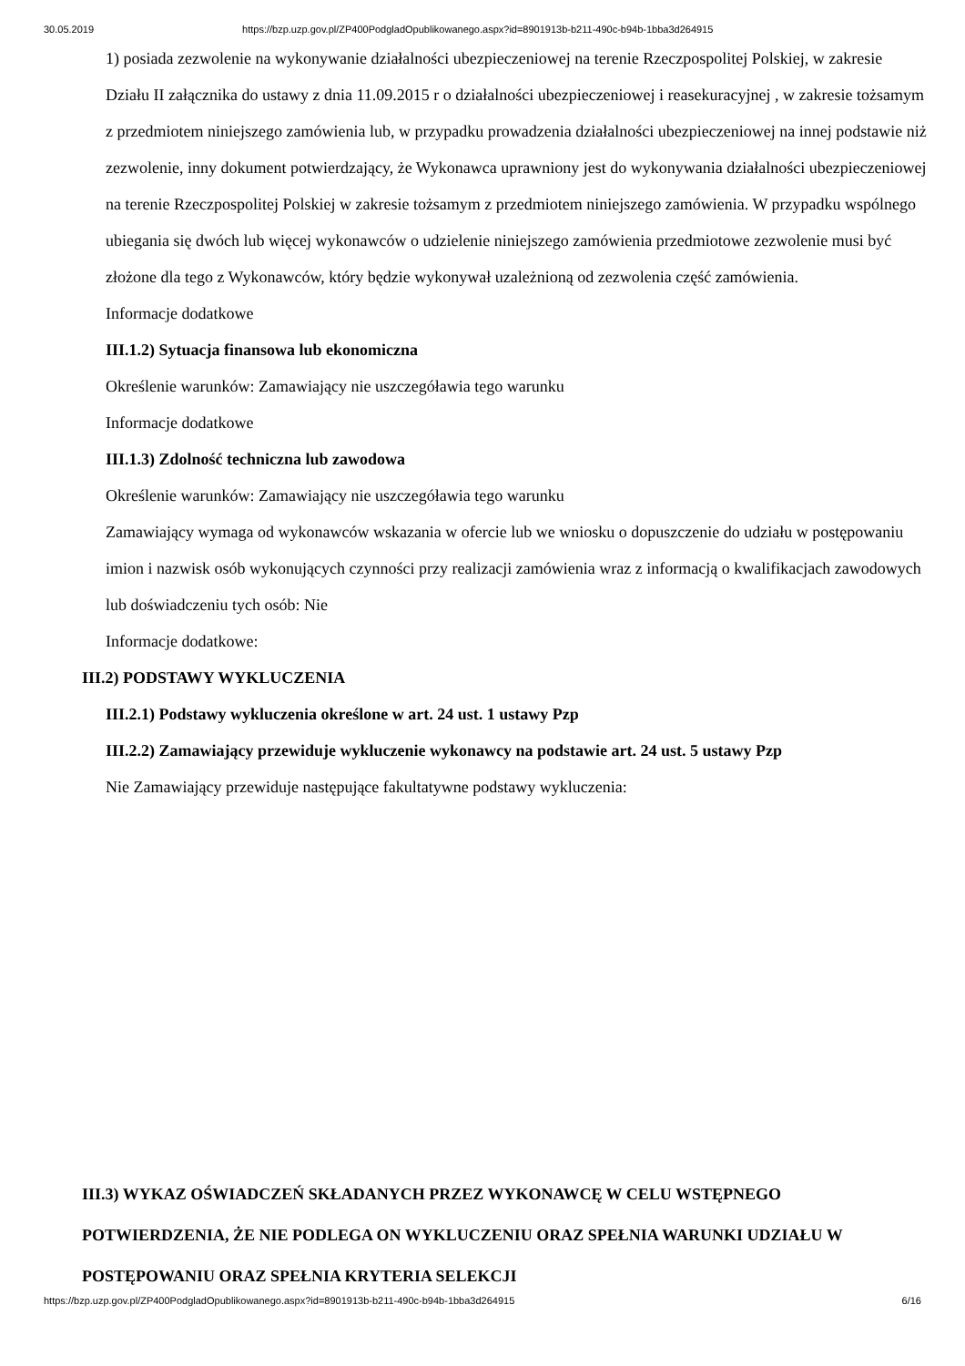30.05.2019 https://bzp.uzp.gov.pl/ZP400PodgladOpublikowanego.aspx?id=8901913b-b211-490c-b94b-1bba3d264915
1) posiada zezwolenie na wykonywanie działalności ubezpieczeniowej na terenie Rzeczpospolitej Polskiej, w zakresie Działu II załącznika do ustawy z dnia 11.09.2015 r o działalności ubezpieczeniowej i reasekuracyjnej , w zakresie tożsamym z przedmiotem niniejszego zamówienia lub, w przypadku prowadzenia działalności ubezpieczeniowej na innej podstawie niż zezwolenie, inny dokument potwierdzający, że Wykonawca uprawniony jest do wykonywania działalności ubezpieczeniowej na terenie Rzeczpospolitej Polskiej w zakresie tożsamym z przedmiotem niniejszego zamówienia. W przypadku wspólnego ubiegania się dwóch lub więcej wykonawców o udzielenie niniejszego zamówienia przedmiotowe zezwolenie musi być złożone dla tego z Wykonawców, który będzie wykonywał uzależnioną od zezwolenia część zamówienia.
Informacje dodatkowe
III.1.2) Sytuacja finansowa lub ekonomiczna
Określenie warunków: Zamawiający nie uszczegóławia tego warunku
Informacje dodatkowe
III.1.3) Zdolność techniczna lub zawodowa
Określenie warunków: Zamawiający nie uszczegóławia tego warunku
Zamawiający wymaga od wykonawców wskazania w ofercie lub we wniosku o dopuszczenie do udziału w postępowaniu imion i nazwisk osób wykonujących czynności przy realizacji zamówienia wraz z informacją o kwalifikacjach zawodowych lub doświadczeniu tych osób: Nie
Informacje dodatkowe:
III.2) PODSTAWY WYKLUCZENIA
III.2.1) Podstawy wykluczenia określone w art. 24 ust. 1 ustawy Pzp
III.2.2) Zamawiający przewiduje wykluczenie wykonawcy na podstawie art. 24 ust. 5 ustawy Pzp
Nie Zamawiający przewiduje następujące fakultatywne podstawy wykluczenia:
III.3) WYKAZ OŚWIADCZEŃ SKŁADANYCH PRZEZ WYKONAWCĘ W CELU WSTĘPNEGO POTWIERDZENIA, ŻE NIE PODLEGA ON WYKLUCZENIU ORAZ SPEŁNIA WARUNKI UDZIAŁU W POSTĘPOWANIU ORAZ SPEŁNIA KRYTERIA SELEKCJI
https://bzp.uzp.gov.pl/ZP400PodgladOpublikowanego.aspx?id=8901913b-b211-490c-b94b-1bba3d264915 6/16